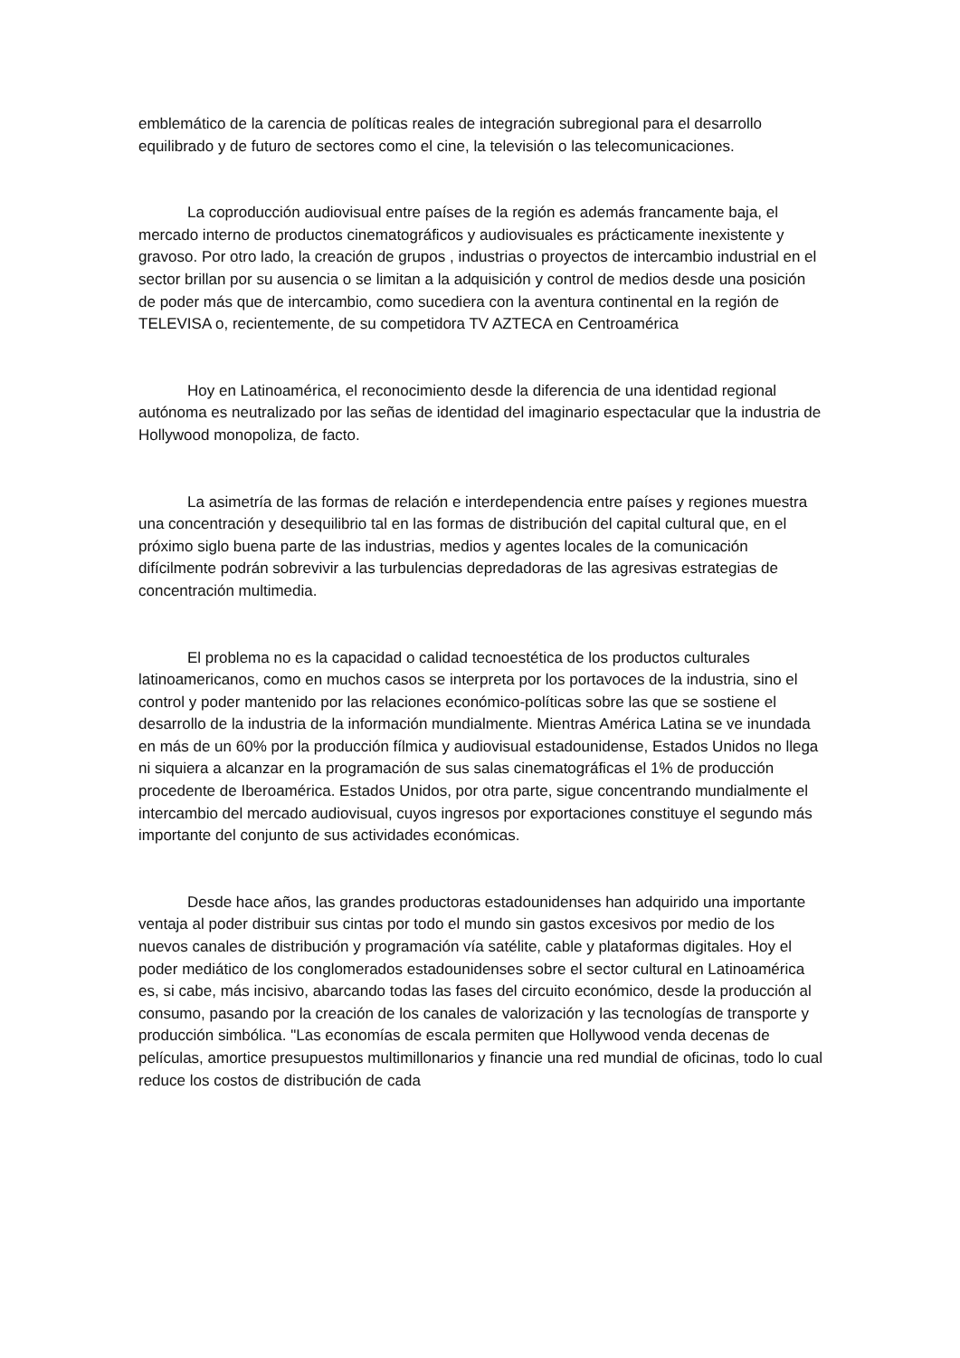emblemático de la carencia de políticas reales de integración subregional para el desarrollo equilibrado y de futuro de sectores como el cine, la televisión o las telecomunicaciones.
La coproducción audiovisual entre países de la región es además francamente baja, el mercado interno de productos cinematográficos y audiovisuales es prácticamente inexistente y gravoso. Por otro lado, la creación de grupos , industrias o proyectos de intercambio industrial en el sector brillan por su ausencia o se limitan a la adquisición y control de medios desde una posición de poder más que de intercambio, como sucediera con la aventura continental en la región de TELEVISA o, recientemente, de su competidora TV AZTECA en Centroamérica
Hoy en Latinoamérica, el reconocimiento desde la diferencia de una identidad regional autónoma es neutralizado por las señas de identidad del imaginario espectacular que la industria de Hollywood monopoliza, de facto.
La asimetría de las formas de relación e interdependencia entre países y regiones muestra una concentración y desequilibrio tal en las formas de distribución del capital cultural que, en el próximo siglo buena parte de las industrias, medios y agentes locales de la comunicación difícilmente podrán sobrevivir a las turbulencias depredadoras de las agresivas estrategias de concentración multimedia.
El problema no es la capacidad o calidad tecnoestética de los productos culturales latinoamericanos, como en muchos casos se interpreta por los portavoces de la industria, sino el control y poder mantenido por las relaciones económico-políticas sobre las que se sostiene el desarrollo de la industria de la información mundialmente. Mientras América Latina se ve inundada en más de un 60% por la producción fílmica y audiovisual estadounidense, Estados Unidos no llega ni siquiera a alcanzar en la programación de sus salas cinematográficas el 1% de producción procedente de Iberoamérica. Estados Unidos, por otra parte, sigue concentrando mundialmente el intercambio del mercado audiovisual, cuyos ingresos por exportaciones constituye el segundo más importante del conjunto de sus actividades económicas.
Desde hace años, las grandes productoras estadounidenses han adquirido una importante ventaja al poder distribuir sus cintas por todo el mundo sin gastos excesivos por medio de los nuevos canales de distribución y programación vía satélite, cable y plataformas digitales. Hoy el poder mediático de los conglomerados estadounidenses sobre el sector cultural en Latinoamérica es, si cabe, más incisivo, abarcando todas las fases del circuito económico, desde la producción al consumo, pasando por la creación de los canales de valorización y las tecnologías de transporte y producción simbólica. "Las economías de escala permiten que Hollywood venda decenas de películas, amortice presupuestos multimillonarios y financie una red mundial de oficinas, todo lo cual reduce los costos de distribución de cada